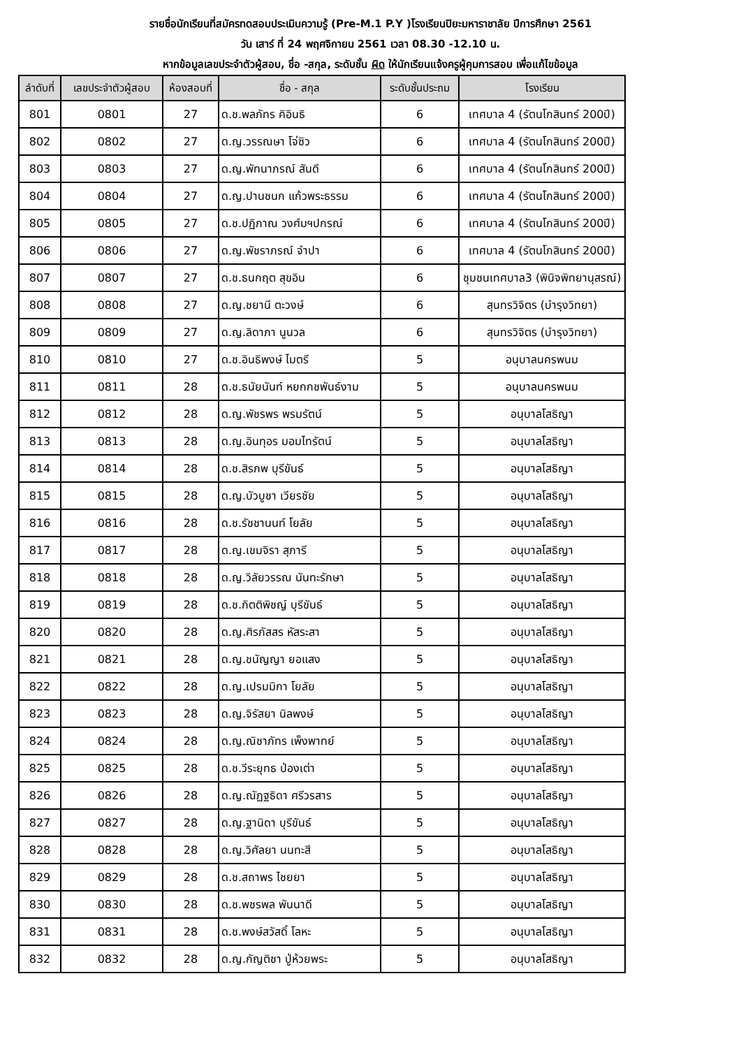รายชื่อนักเรียนที่สมัครทดสอบประเมินความรู้ (Pre-M.1 P.Y )โรงเรียนปิยะมหาราชาลัย ปีการศึกษา 2561
วัน เสาร์ ที่ 24 พฤศจิกายน 2561 เวลา 08.30 -12.10 น.
หากข้อมูลเลขประจำตัวผู้สอบ, ชื่อ -สกุล, ระดับชั้น ผิด ให้นักเรียนแจ้งครูผู้คุมการสอบ เพื่อแก้ไขข้อมูล
| ลำดับที่ | เลขประจำตัวผู้สอบ | ห้องสอบที่ | ชื่อ - สกุล | ระดับชั้นประถม | โรงเรียน |
| --- | --- | --- | --- | --- | --- |
| 801 | 0801 | 27 | ด.ช.พลภัทร คิอินธิ | 6 | เทศบาล 4 (รัตนโกสินทร์ 200ปี) |
| 802 | 0802 | 27 | ด.ญ.วรรณษา โจ่ซิว | 6 | เทศบาล 4 (รัตนโกสินทร์ 200ปี) |
| 803 | 0803 | 27 | ด.ญ.พัทนาภรณ์ สันดี | 6 | เทศบาล 4 (รัตนโกสินทร์ 200ปี) |
| 804 | 0804 | 27 | ด.ญ.ปานชนก แก้วพระธรรม | 6 | เทศบาล 4 (รัตนโกสินทร์ 200ปี) |
| 805 | 0805 | 27 | ด.ช.ปฏิภาณ วงศ์มฯปกรณ์ | 6 | เทศบาล 4 (รัตนโกสินทร์ 200ปี) |
| 806 | 0806 | 27 | ด.ญ.พัชราภรณ์ จำปา | 6 | เทศบาล 4 (รัตนโกสินทร์ 200ปี) |
| 807 | 0807 | 27 | ด.ช.ธนกฤต สุขอิน | 6 | ชุมชนเทศบาล3 (พินิจพิทยานุสรณ์) |
| 808 | 0808 | 27 | ด.ญ.ชยานี ตะวงษ์ | 6 | สุนทรวิจิตร (บำรุงวิทยา) |
| 809 | 0809 | 27 | ด.ญ.ลิดาภา นูนวล | 6 | สุนทรวิจิตร (บำรุงวิทยา) |
| 810 | 0810 | 27 | ด.ช.อินธิพงษ์ ไมตรี | 5 | อนุบาลนครพนม |
| 811 | 0811 | 28 | ด.ช.ธนัยนันท์ หยกกชพันธ์งาม | 5 | อนุบาลนครพนม |
| 812 | 0812 | 28 | ด.ญ.พัชรพร พรมรัตน์ | 5 | อนุบาลโสธิญา |
| 813 | 0813 | 28 | ด.ญ.อินทุอร มอมไทรัตน์ | 5 | อนุบาลโสธิญา |
| 814 | 0814 | 28 | ด.ช.สิรภพ บุรีขันธ์ | 5 | อนุบาลโสธิญา |
| 815 | 0815 | 28 | ด.ญ.บัวบูชา เวียรชัย | 5 | อนุบาลโสธิญา |
| 816 | 0816 | 28 | ด.ช.รัชชานนท์ โยลัย | 5 | อนุบาลโสธิญา |
| 817 | 0817 | 28 | ด.ญ.เขมจิรา สุภารี | 5 | อนุบาลโสธิญา |
| 818 | 0818 | 28 | ด.ญ.วิลัยวรรณ นันทะรักษา | 5 | อนุบาลโสธิญา |
| 819 | 0819 | 28 | ด.ช.กิตติพิชญ์ บุรีขันธ์ | 5 | อนุบาลโสธิญา |
| 820 | 0820 | 28 | ด.ญ.ศิรภัสสร หัสระสา | 5 | อนุบาลโสธิญา |
| 821 | 0821 | 28 | ด.ญ.ชนัญญา ยอแสง | 5 | อนุบาลโสธิญา |
| 822 | 0822 | 28 | ด.ญ.เปรมมิกา โยลัย | 5 | อนุบาลโสธิญา |
| 823 | 0823 | 28 | ด.ญ.จิรัสยา นิลพงษ์ | 5 | อนุบาลโสธิญา |
| 824 | 0824 | 28 | ด.ญ.ณิชาภัทร เพ็งพาทย์ | 5 | อนุบาลโสธิญา |
| 825 | 0825 | 28 | ด.ช.วีระยุทธ ป่องเต่า | 5 | อนุบาลโสธิญา |
| 826 | 0826 | 28 | ด.ญ.ณัฏฐธิดา ศรีวรสาร | 5 | อนุบาลโสธิญา |
| 827 | 0827 | 28 | ด.ญ.ฐานิดา บุรีขันธ์ | 5 | อนุบาลโสธิญา |
| 828 | 0828 | 28 | ด.ญ.วิศัลยา นนทะสี | 5 | อนุบาลโสธิญา |
| 829 | 0829 | 28 | ด.ช.สถาพร ไชยยา | 5 | อนุบาลโสธิญา |
| 830 | 0830 | 28 | ด.ช.พชรพล พันนาดี | 5 | อนุบาลโสธิญา |
| 831 | 0831 | 28 | ด.ช.พงษ์สวัสดิ์ โลหะ | 5 | อนุบาลโสธิญา |
| 832 | 0832 | 28 | ด.ญ.กัญติชา ปู่ห้วยพระ | 5 | อนุบาลโสธิญา |